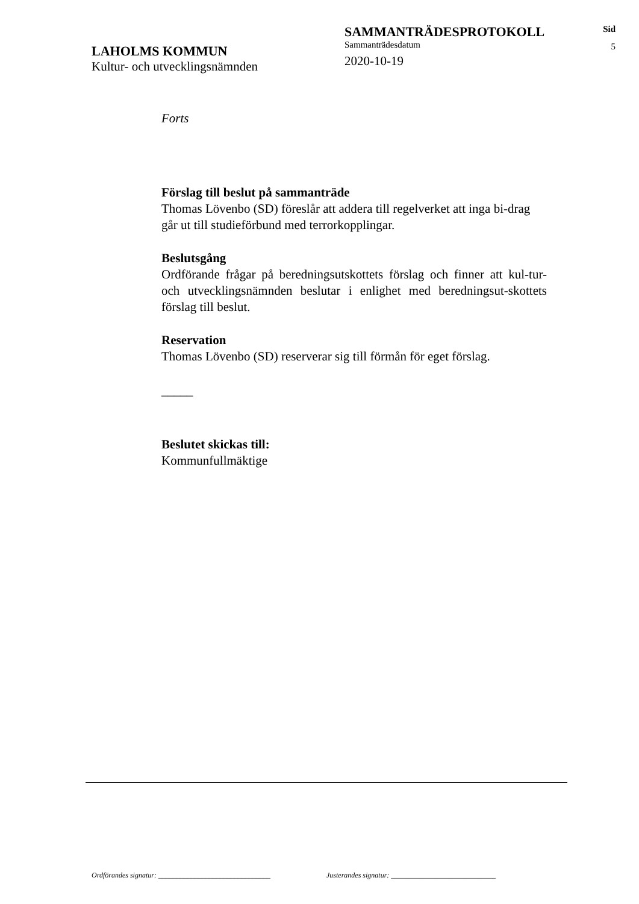LAHOLMS KOMMUN
Kultur- och utvecklingsnämnden
SAMMANTRÄDESPROTOKOLL
Sammanträdesdatum
2020-10-19
Sid
5
Forts
Förslag till beslut på sammanträde
Thomas Lövenbo (SD) föreslår att addera till regelverket att inga bi-drag går ut till studieförbund med terrorkopplingar.
Beslutsgång
Ordförande frågar på beredningsutskottets förslag och finner att kul-tur- och utvecklingsnämnden beslutar i enlighet med beredningsut-skottets förslag till beslut.
Reservation
Thomas Lövenbo (SD) reserverar sig till förmån för eget förslag.
_____
Beslutet skickas till:
Kommunfullmäktige
Ordförandes signatur: _______________________________ Justerandes signatur: _____________________________